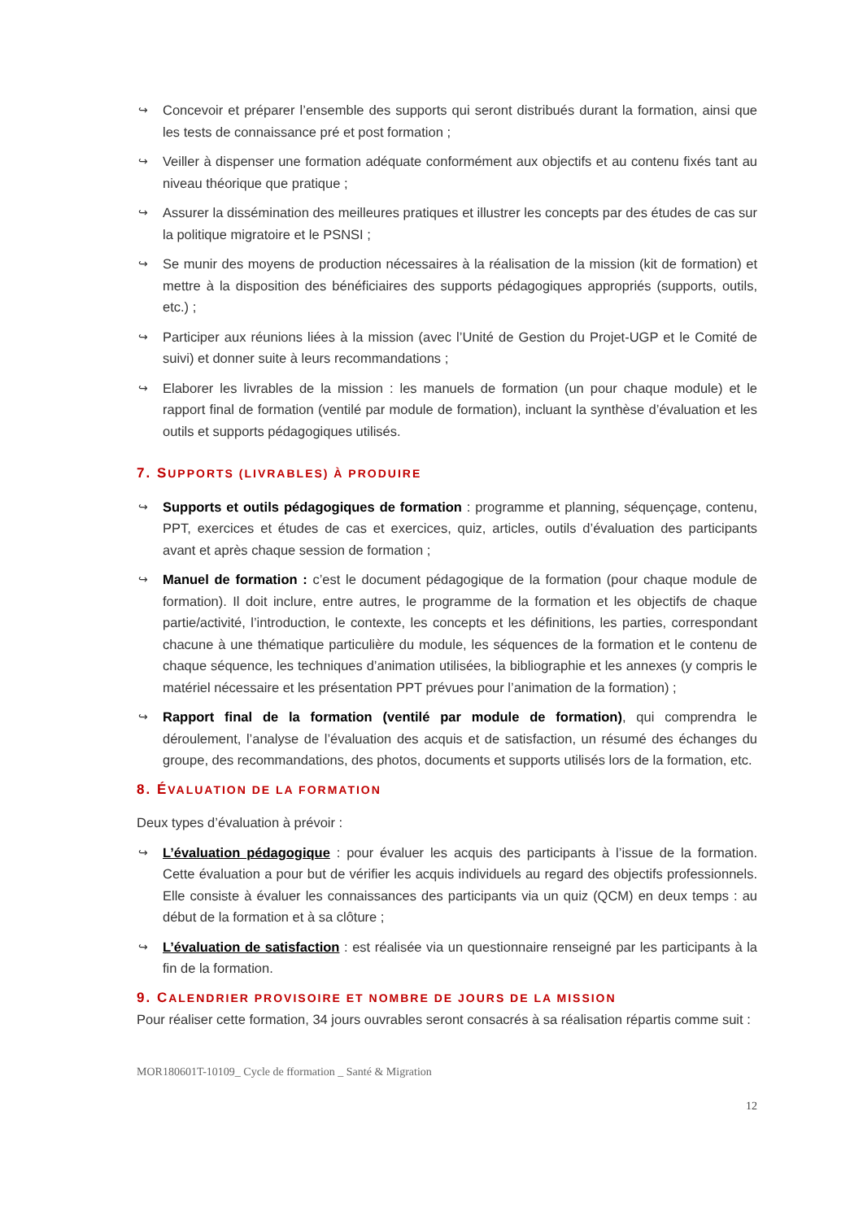↪ Concevoir et préparer l’ensemble des supports qui seront distribués durant la formation, ainsi que les tests de connaissance pré et post formation ;
↪ Veiller à dispenser une formation adéquate conformément aux objectifs et au contenu fixés tant au niveau théorique que pratique ;
↪ Assurer la dissémination des meilleures pratiques et illustrer les concepts par des études de cas sur la politique migratoire et le PSNSI ;
↪ Se munir des moyens de production nécessaires à la réalisation de la mission (kit de formation) et mettre à la disposition des bénéficiaires des supports pédagogiques appropriés (supports, outils, etc.) ;
↪ Participer aux réunions liées à la mission (avec l’Unité de Gestion du Projet-UGP et le Comité de suivi) et donner suite à leurs recommandations ;
↪ Elaborer les livrables de la mission : les manuels de formation (un pour chaque module) et le rapport final de formation (ventilé par module de formation), incluant la synthèse d’évaluation et les outils et supports pédagogiques utilisés.
7. SUPPORTS (LIVRABLES) À PRODUIRE
↪ Supports et outils pédagogiques de formation : programme et planning, séquençage, contenu, PPT, exercices et études de cas et exercices, quiz, articles, outils d’évaluation des participants avant et après chaque session de formation ;
↪ Manuel de formation : c’est le document pédagogique de la formation (pour chaque module de formation). Il doit inclure, entre autres, le programme de la formation et les objectifs de chaque partie/activité, l’introduction, le contexte, les concepts et les définitions, les parties, correspondant chacune à une thématique particulière du module, les séquences de la formation et le contenu de chaque séquence, les techniques d’animation utilisées, la bibliographie et les annexes (y compris le matériel nécessaire et les présentation PPT prévues pour l’animation de la formation) ;
↪ Rapport final de la formation (ventilé par module de formation), qui comprendra le déroulement, l’analyse de l’évaluation des acquis et de satisfaction, un résumé des échanges du groupe, des recommandations, des photos, documents et supports utilisés lors de la formation, etc.
8. ÉVALUATION DE LA FORMATION
Deux types d’évaluation à prévoir :
↪ L’évaluation pédagogique : pour évaluer les acquis des participants à l’issue de la formation. Cette évaluation a pour but de vérifier les acquis individuels au regard des objectifs professionnels. Elle consiste à évaluer les connaissances des participants via un quiz (QCM) en deux temps : au début de la formation et à sa clôture ;
↪ L’évaluation de satisfaction : est réalisée via un questionnaire renseigné par les participants à la fin de la formation.
9. CALENDRIER PROVISOIRE ET NOMBRE DE JOURS DE LA MISSION
Pour réaliser cette formation, 34 jours ouvrables seront consacrés à sa réalisation répartis comme suit :
MOR180601T-10109_ Cycle de fformation _ Santé & Migration
12